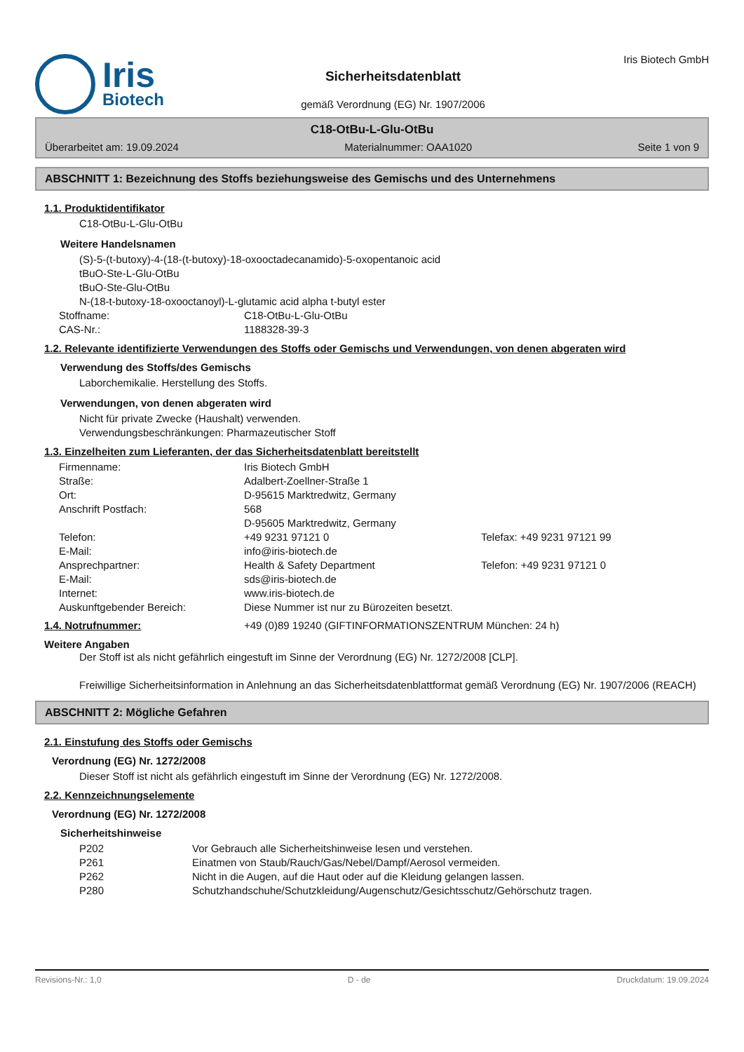Iris
Biotech
Sicherheitsdatenblatt
gemäß Verordnung (EG) Nr. 1907/2006
Iris Biotech GmbH
C18-OtBu-L-Glu-OtBu
Überarbeitet am: 19.09.2024 Materialnummer: OAA1020 Seite 1 von 9
ABSCHNITT 1: Bezeichnung des Stoffs beziehungsweise des Gemischs und des Unternehmens
1.1. Produktidentifikator
C18-OtBu-L-Glu-OtBu
Weitere Handelsnamen
(S)-5-(t-butoxy)-4-(18-(t-butoxy)-18-oxooctadecanamido)-5-oxopentanoic acid
tBuO-Ste-L-Glu-OtBu
tBuO-Ste-Glu-OtBu
N-(18-t-butoxy-18-oxooctanoyl)-L-glutamic acid alpha t-butyl ester
| Stoffname: | C18-OtBu-L-Glu-OtBu |
| CAS-Nr.: | 1188328-39-3 |
1.2. Relevante identifizierte Verwendungen des Stoffs oder Gemischs und Verwendungen, von denen abgeraten wird
Verwendung des Stoffs/des Gemischs
Laborchemikalie. Herstellung des Stoffs.
Verwendungen, von denen abgeraten wird
Nicht für private Zwecke (Haushalt) verwenden.
Verwendungsbeschränkungen: Pharmazeutischer Stoff
1.3. Einzelheiten zum Lieferanten, der das Sicherheitsdatenblatt bereitstellt
| Firmenname: | Iris Biotech GmbH | |
| Straße: | Adalbert-Zoellner-Straße 1 | |
| Ort: | D-95615 Marktredwitz, Germany | |
| Anschrift Postfach: | 568 D-95605 Marktredwitz, Germany | |
| Telefon: | +49 9231 97121 0 | Telefax: +49 9231 97121 99 |
| E-Mail: | info@iris-biotech.de | |
| Ansprechpartner: | Health & Safety Department | Telefon: +49 9231 97121 0 |
| E-Mail: | sds@iris-biotech.de | |
| Internet: | www.iris-biotech.de | |
| Auskunftgebender Bereich: | Diese Nummer ist nur zu Bürozeiten besetzt. | |
| 1.4. Notrufnummer: | +49 (0)89 19240 (GIFTINFORMATIONSZENTRUM München: 24 h) |
Weitere Angaben
Der Stoff ist als nicht gefährlich eingestuft im Sinne der Verordnung (EG) Nr. 1272/2008 [CLP].
Freiwillige Sicherheitsinformation in Anlehnung an das Sicherheitsdatenblattformat gemäß Verordnung (EG) Nr. 1907/2006 (REACH)
ABSCHNITT 2: Mögliche Gefahren
2.1. Einstufung des Stoffs oder Gemischs
Verordnung (EG) Nr. 1272/2008
Dieser Stoff ist nicht als gefährlich eingestuft im Sinne der Verordnung (EG) Nr. 1272/2008.
2.2. Kennzeichnungselemente
Verordnung (EG) Nr. 1272/2008
Sicherheitshinweise
| P202 | Vor Gebrauch alle Sicherheitshinweise lesen und verstehen. |
| P261 | Einatmen von Staub/Rauch/Gas/Nebel/Dampf/Aerosol vermeiden. |
| P262 | Nicht in die Augen, auf die Haut oder auf die Kleidung gelangen lassen. |
| P280 | Schutzhandschuhe/Schutzkleidung/Augenschutz/Gesichtsschutz/Gehörschutz tragen. |
Revisions-Nr.: 1,0 D - de Druckdatum: 19.09.2024